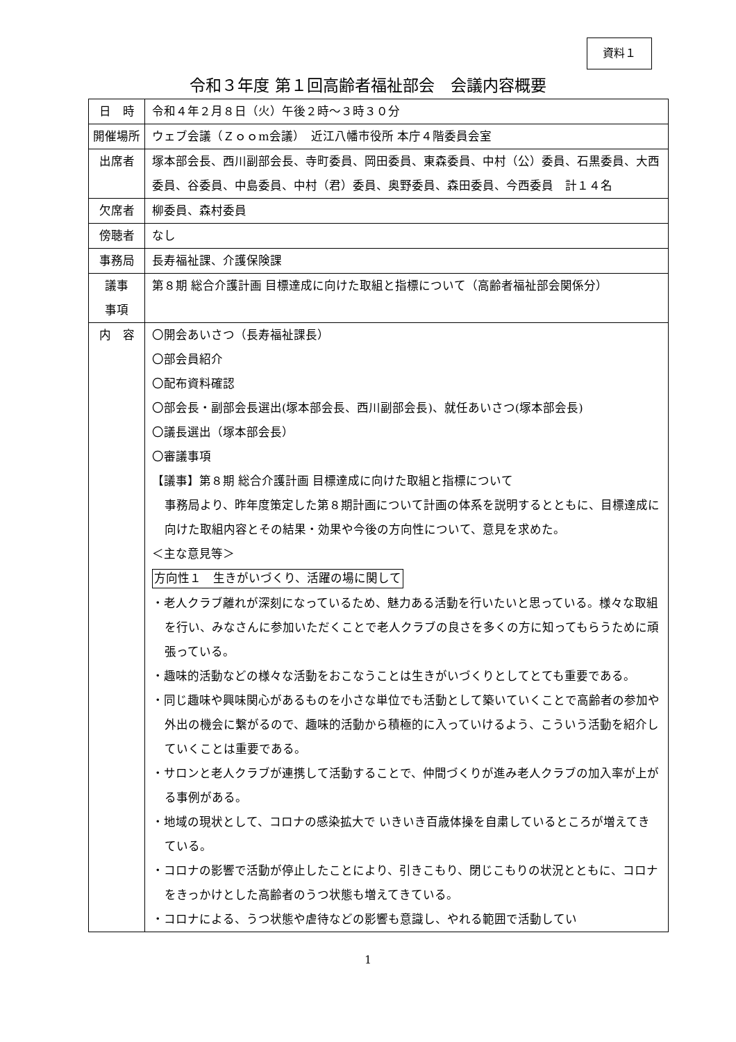資料１
令和３年度 第１回高齢者福祉部会　会議内容概要
| 日 時 | 令和４年２月８日（火）午後２時～３時３０分 |
| 開催場所 | ウェブ会議（Ｚｏｏm会議） 近江八幡市役所 本庁４階委員会室 |
| 出席者 | 塚本部会長、西川副部会長、寺町委員、岡田委員、東森委員、中村（公）委員、石黒委員、大西委員、谷委員、中島委員、中村（君）委員、奥野委員、森田委員、今西委員 計１４名 |
| 欠席者 | 柳委員、森村委員 |
| 傍聴者 | なし |
| 事務局 | 長寿福祉課、介護保険課 |
| 議事 事項 | 第８期 総合介護計画 目標達成に向けた取組と指標について（高齢者福祉部会関係分） |
| 内 容 | 〇開会あいさつ（長寿福祉課長） 〇部会員紹介 〇配布資料確認 〇部会長・副部会長選出(塚本部会長、西川副部会長)、就任あいさつ(塚本部会長) 〇議長選出（塚本部会長） 〇審議事項 【議事】第８期 総合介護計画 目標達成に向けた取組と指標について 事務局より、昨年度策定した第８期計画について計画の体系を説明するとともに、目標達成に向けた取組内容とその結果・効果や今後の方向性について、意見を求めた。 ＜主な意見等＞ 方向性１ 生きがいづくり、活躍の場に関して ・老人クラブ離れが深刻になっているため、魅力ある活動を行いたいと思っている。様々な取組を行い、みなさんに参加いただくことで老人クラブの良さを多くの方に知ってもらうために頑張っている。 ・趣味的活動などの様々な活動をおこなうことは生きがいづくりとしてとても重要である。 ・同じ趣味や興味関心があるものを小さな単位でも活動として築いていくことで高齢者の参加や外出の機会に繋がるので、趣味的活動から積極的に入っていけるよう、こういう活動を紹介していくことは重要である。 ・サロンと老人クラブが連携して活動することで、仲間づくりが進み老人クラブの加入率が上がる事例がある。 ・地域の現状として、コロナの感染拡大で いきいき百歳体操を自粛しているところが増えてきている。 ・コロナの影響で活動が停止したことにより、引きこもり、閉じこもりの状況とともに、コロナをきっかけとした高齢者のうつ状態も増えてきている。 ・コロナによる、うつ状態や虐待などの影響も意識し、やれる範囲で活動してい |
1